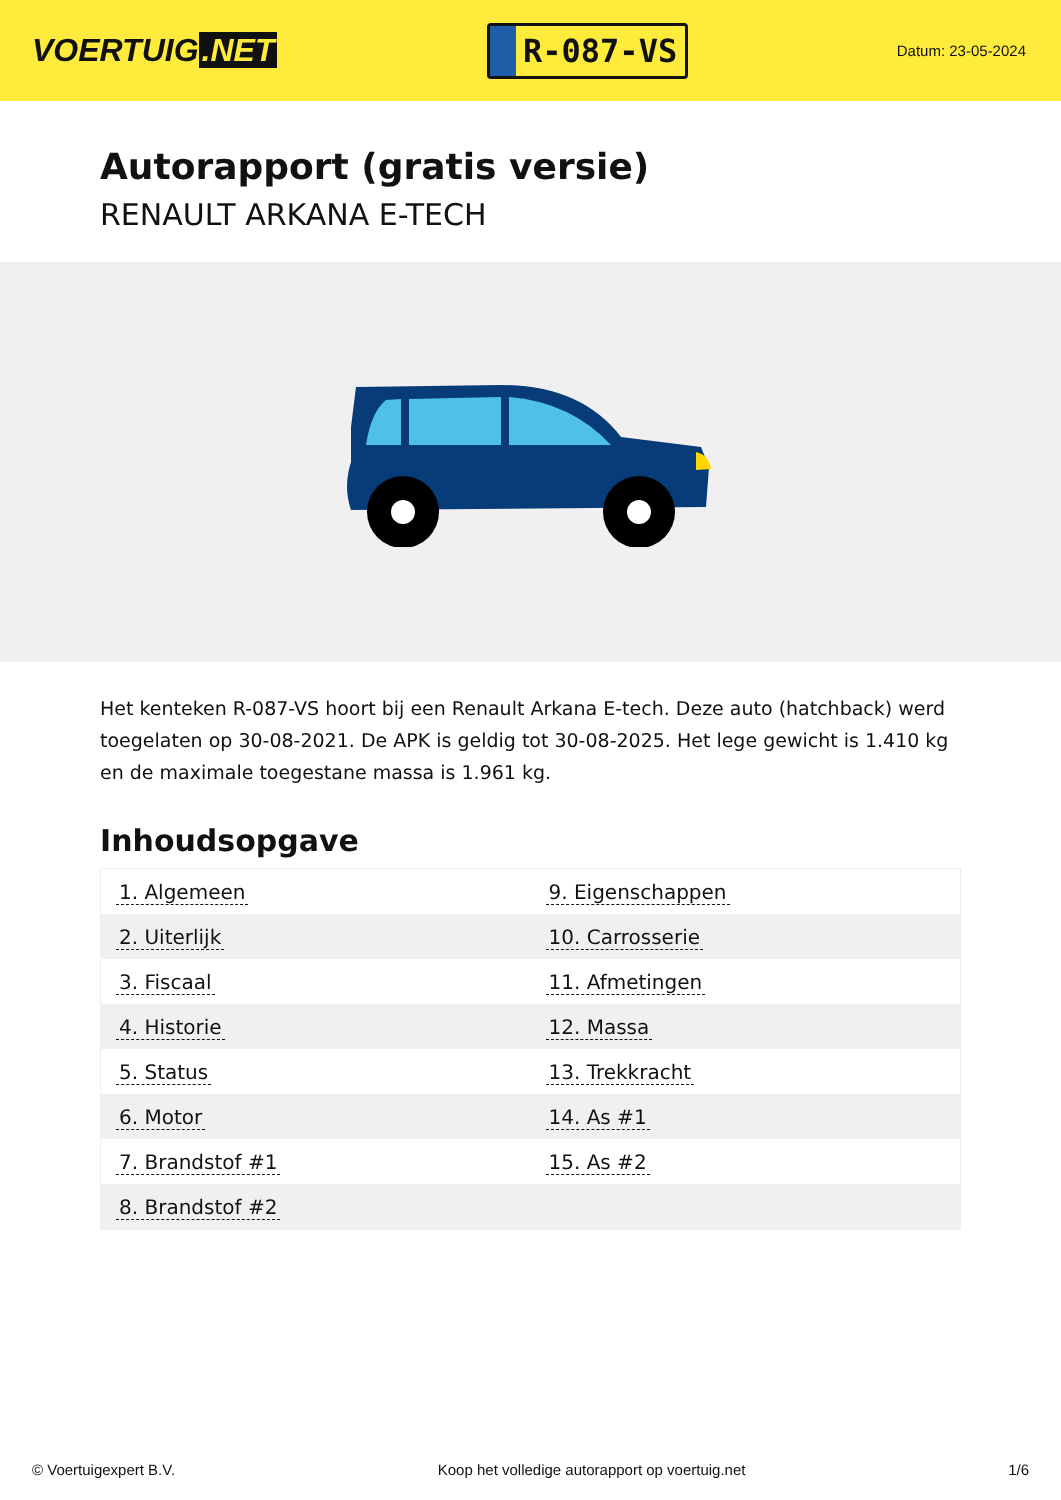VOERTUIG.NET
R-087-VS
Datum: 23-05-2024
Autorapport (gratis versie)
RENAULT ARKANA E-TECH
Het kenteken R-087-VS hoort bij een Renault Arkana E-tech. Deze auto (hatchback) werd toegelaten op 30-08-2021. De APK is geldig tot 30-08-2025. Het lege gewicht is 1.410 kg en de maximale toegestane massa is 1.961 kg.
Inhoudsopgave
| 1. Algemeen | 9. Eigenschappen |
| 2. Uiterlijk | 10. Carrosserie |
| 3. Fiscaal | 11. Afmetingen |
| 4. Historie | 12. Massa |
| 5. Status | 13. Trekkracht |
| 6. Motor | 14. As #1 |
| 7. Brandstof #1 | 15. As #2 |
| 8. Brandstof #2 | |
© Voertuigexpert B.V. Koop het volledige autorapport op voertuig.net 1/6